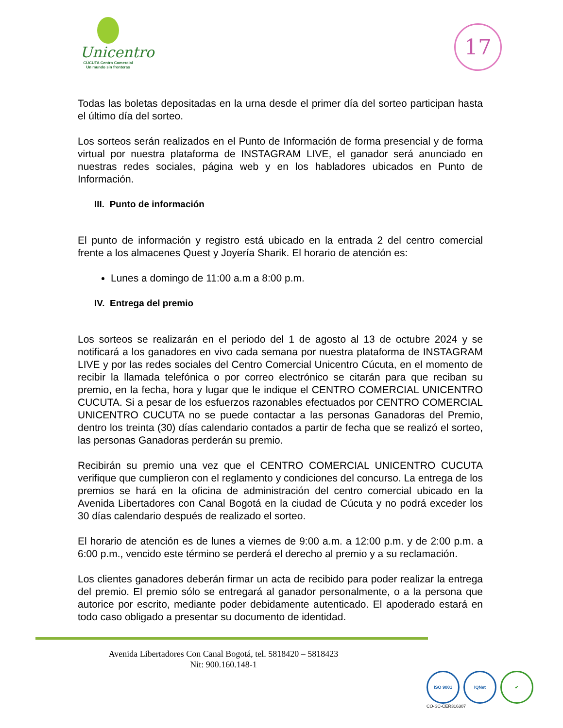Unicentro
CÚCUTA Centro Comercial
Un mundo sin fronteras
17
Todas las boletas depositadas en la urna desde el primer día del sorteo participan hasta el último día del sorteo.
Los sorteos serán realizados en el Punto de Información de forma presencial y de forma virtual por nuestra plataforma de INSTAGRAM LIVE, el ganador será anunciado en nuestras redes sociales, página web y en los habladores ubicados en Punto de Información.
III. Punto de información
El punto de información y registro está ubicado en la entrada 2 del centro comercial frente a los almacenes Quest y Joyería Sharik. El horario de atención es:
Lunes a domingo de 11:00 a.m a 8:00 p.m.
IV. Entrega del premio
Los sorteos se realizarán en el periodo del 1 de agosto al 13 de octubre 2024 y se notificará a los ganadores en vivo cada semana por nuestra plataforma de INSTAGRAM LIVE y por las redes sociales del Centro Comercial Unicentro Cúcuta, en el momento de recibir la llamada telefónica o por correo electrónico se citarán para que reciban su premio, en la fecha, hora y lugar que le indique el CENTRO COMERCIAL UNICENTRO CUCUTA. Si a pesar de los esfuerzos razonables efectuados por CENTRO COMERCIAL UNICENTRO CUCUTA no se puede contactar a las personas Ganadoras del Premio, dentro los treinta (30) días calendario contados a partir de fecha que se realizó el sorteo, las personas Ganadoras perderán su premio.
Recibirán su premio una vez que el CENTRO COMERCIAL UNICENTRO CUCUTA verifique que cumplieron con el reglamento y condiciones del concurso. La entrega de los premios se hará en la oficina de administración del centro comercial ubicado en la Avenida Libertadores con Canal Bogotá en la ciudad de Cúcuta y no podrá exceder los 30 días calendario después de realizado el sorteo.
El horario de atención es de lunes a viernes de 9:00 a.m. a 12:00 p.m. y de 2:00 p.m. a 6:00 p.m., vencido este término se perderá el derecho al premio y a su reclamación.
Los clientes ganadores deberán firmar un acta de recibido para poder realizar la entrega del premio. El premio sólo se entregará al ganador personalmente, o a la persona que autorice por escrito, mediante poder debidamente autenticado. El apoderado estará en todo caso obligado a presentar su documento de identidad.
Avenida Libertadores Con Canal Bogotá, tel. 5818420 – 5818423
Nit: 900.160.148-1
ISO 9001 IQNet ✔
CO-SC-CER316307